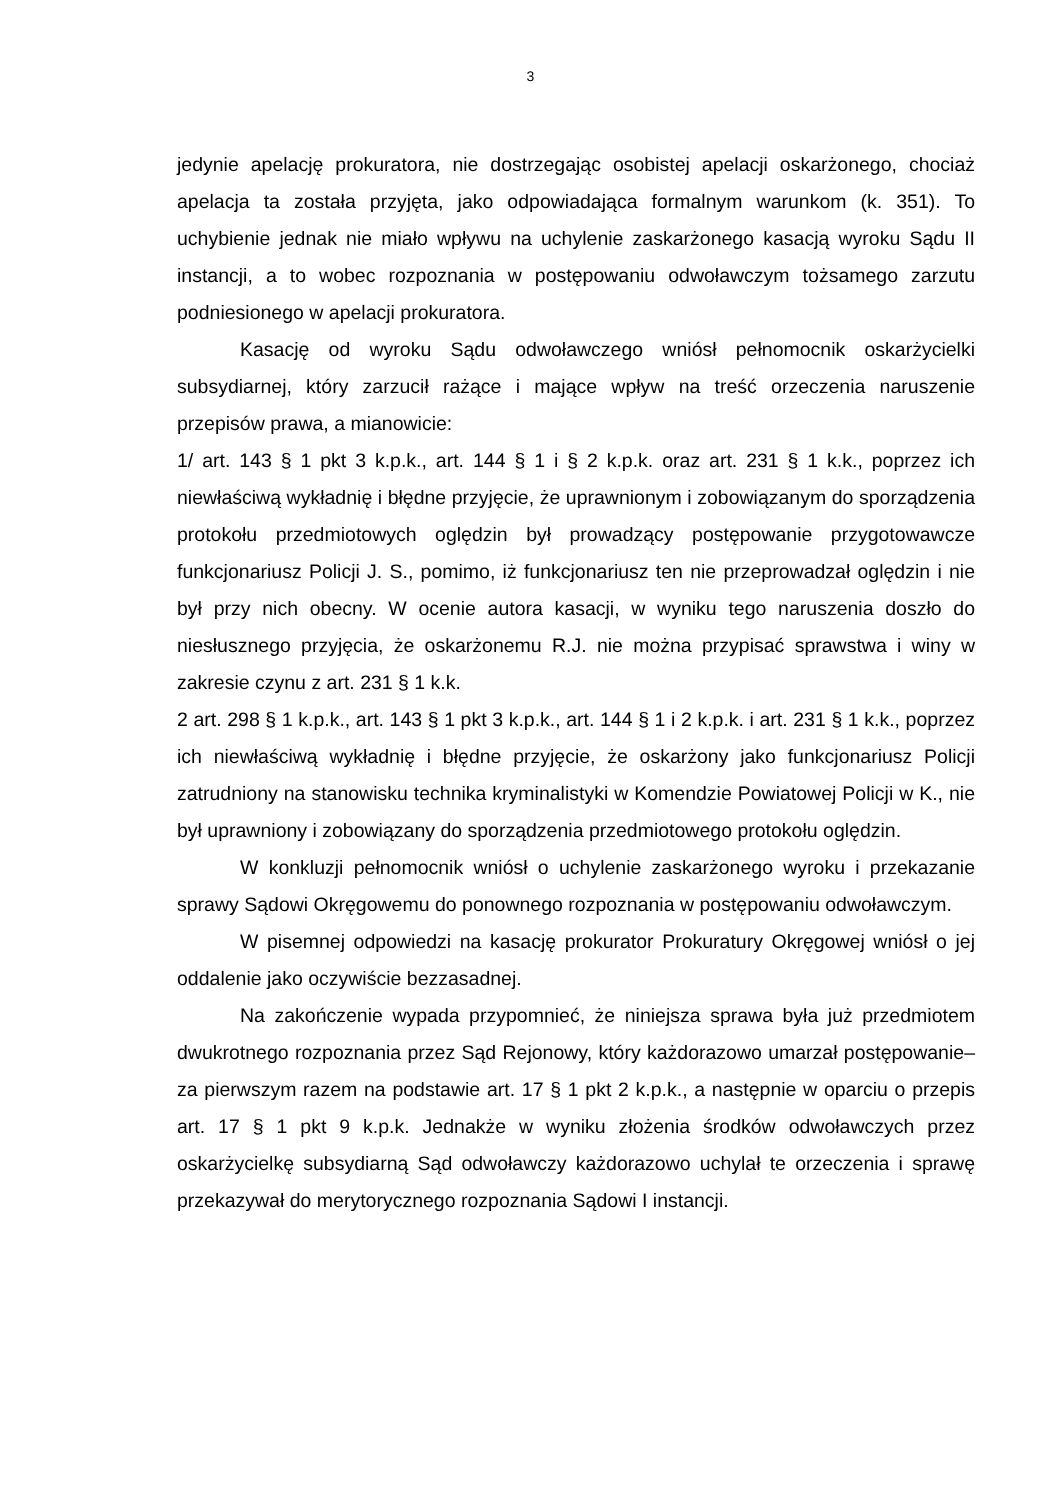3
jedynie apelację prokuratora, nie dostrzegając osobistej apelacji oskarżonego, chociaż apelacja ta została przyjęta, jako odpowiadająca formalnym warunkom (k. 351). To uchybienie jednak nie miało wpływu na uchylenie zaskarżonego kasacją wyroku Sądu II instancji, a to wobec rozpoznania w postępowaniu odwoławczym tożsamego zarzutu podniesionego w apelacji prokuratora.
Kasację od wyroku Sądu odwoławczego wniósł pełnomocnik oskarżycielki subsydiarnej, który zarzucił rażące i mające wpływ na treść orzeczenia naruszenie przepisów prawa, a mianowicie:
1/ art. 143 § 1 pkt 3 k.p.k., art. 144 § 1 i § 2 k.p.k. oraz art. 231 § 1 k.k., poprzez ich niewłaściwą wykładnię i błędne przyjęcie, że uprawnionym i zobowiązanym do sporządzenia protokołu przedmiotowych oględzin był prowadzący postępowanie przygotowawcze funkcjonariusz Policji J. S., pomimo, iż funkcjonariusz ten nie przeprowadzał oględzin i nie był przy nich obecny. W ocenie autora kasacji, w wyniku tego naruszenia doszło do niesłusznego przyjęcia, że oskarżonemu R.J. nie można przypisać sprawstwa i winy w zakresie czynu z art. 231 § 1 k.k.
2 art. 298 § 1 k.p.k., art. 143 § 1 pkt 3 k.p.k., art. 144 § 1 i 2 k.p.k. i art. 231 § 1 k.k., poprzez ich niewłaściwą wykładnię i błędne przyjęcie, że oskarżony jako funkcjonariusz Policji zatrudniony na stanowisku technika kryminalistyki w Komendzie Powiatowej Policji w K., nie był uprawniony i zobowiązany do sporządzenia przedmiotowego protokołu oględzin.
W konkluzji pełnomocnik wniósł o uchylenie zaskarżonego wyroku i przekazanie sprawy Sądowi Okręgowemu do ponownego rozpoznania w postępowaniu odwoławczym.
W pisemnej odpowiedzi na kasację prokurator Prokuratury Okręgowej wniósł o jej oddalenie jako oczywiście bezzasadnej.
Na zakończenie wypada przypomnieć, że niniejsza sprawa była już przedmiotem dwukrotnego rozpoznania przez Sąd Rejonowy, który każdorazowo umarzał postępowanie– za pierwszym razem na podstawie art. 17 § 1 pkt 2 k.p.k., a następnie w oparciu o przepis art. 17 § 1 pkt 9 k.p.k. Jednakże w wyniku złożenia środków odwoławczych przez oskarżycielkę subsydiarną Sąd odwoławczy każdorazowo uchylał te orzeczenia i sprawę przekazywał do merytorycznego rozpoznania Sądowi I instancji.